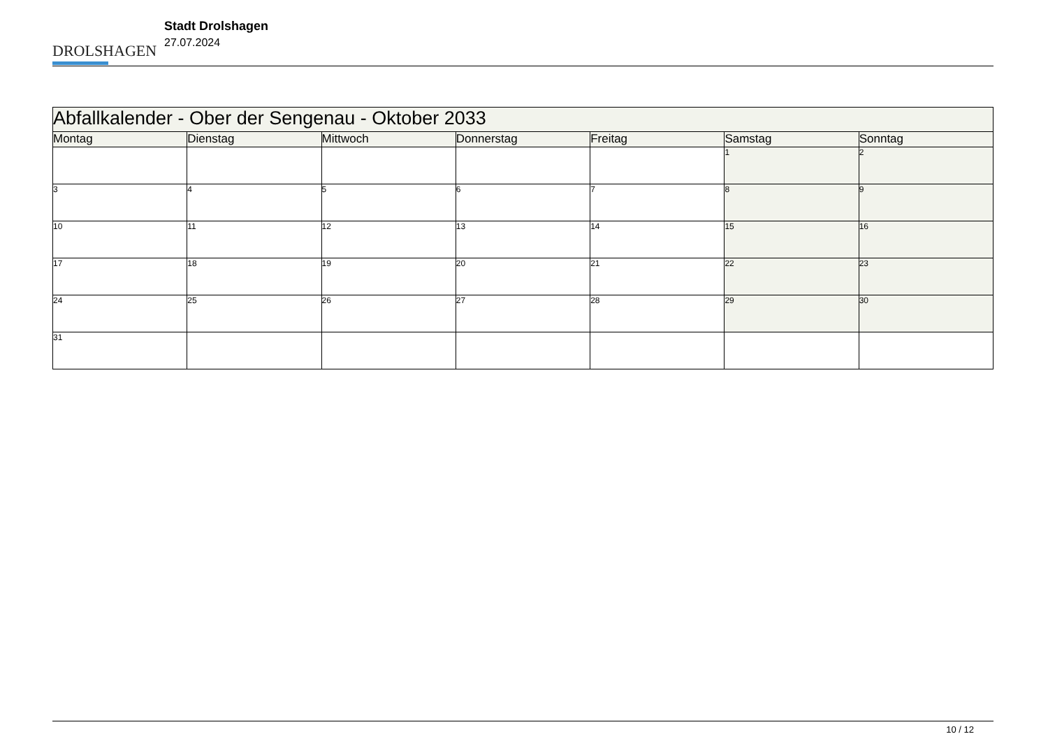DROLSHAGEN
Stadt Drolshagen
27.07.2024
| Abfallkalender - Ober der Sengenau - Oktober 2033 | | | | | | |
| Montag | Dienstag | Mittwoch | Donnerstag | Freitag | Samstag | Sonntag |
| | | | | | 1 | 2 |
| 3 | 4 | 5 | 6 | 7 | 8 | 9 |
| 10 | 11 | 12 | 13 | 14 | 15 | 16 |
| 17 | 18 | 19 | 20 | 21 | 22 | 23 |
| 24 | 25 | 26 | 27 | 28 | 29 | 30 |
| 31 | | | | | | |
10 / 12